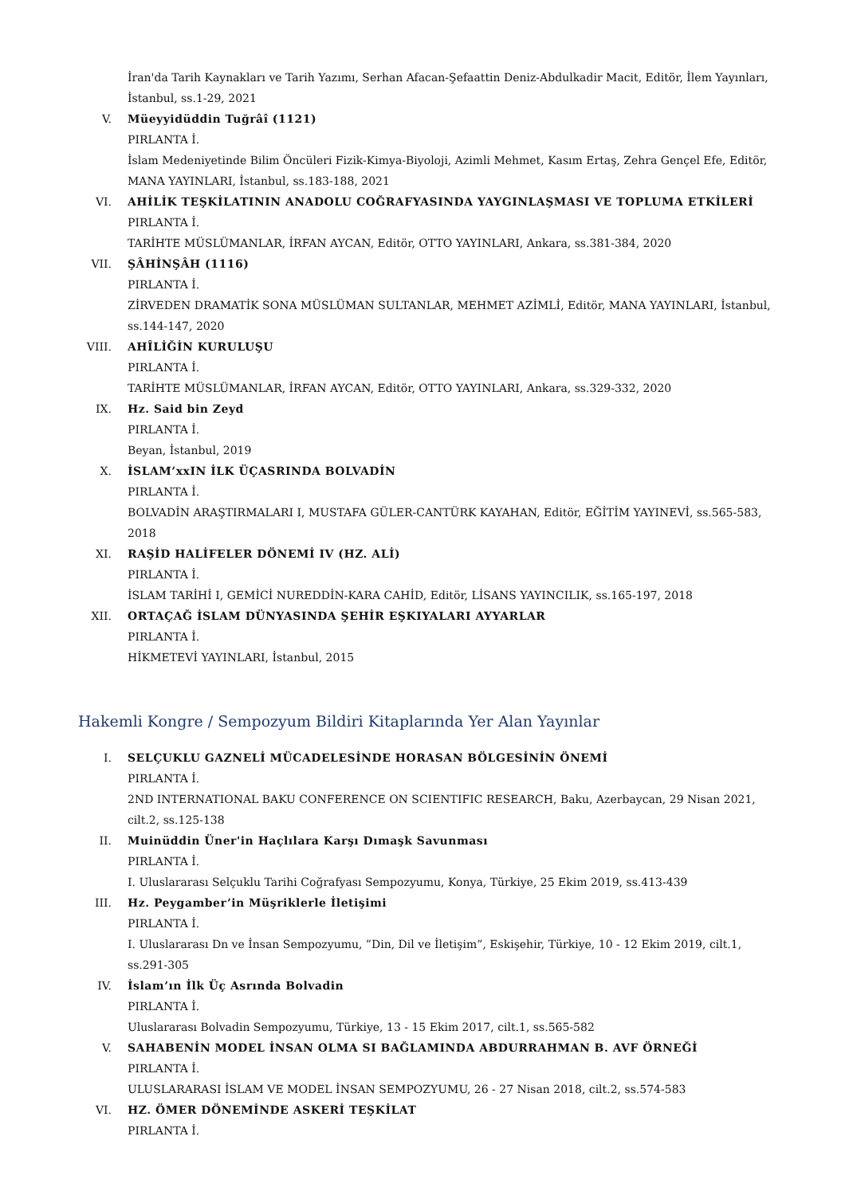İran'da Tarih Kaynakları ve Tarih Yazımı, Serhan Afacan-Şefaattin Deniz-Abdulkadir Macit, Editör, İlem Yayınları, İstanbul, ss.1-29, 2021
V. Müeyyidüddin Tuğrâî (1121)
PIRLANTA İ.
İslam Medeniyetinde Bilim Öncüleri Fizik-Kimya-Biyoloji, Azimli Mehmet, Kasım Ertaş, Zehra Gençel Efe, Editör, MANA YAYINLARI, İstanbul, ss.183-188, 2021
VI. AHİLİK TEŞKİLATININ ANADOLU COĞRAFYASINDA YAYGINLAŞMASI VE TOPLUMA ETKİLERİ
PIRLANTA İ.
TARİHTE MÜSLÜMANLAR, İRFAN AYCAN, Editör, OTTO YAYINLARI, Ankara, ss.381-384, 2020
VII. ŞÂHİNŞÂH (1116)
PIRLANTA İ.
ZİRVEDEN DRAMATİK SONA MÜSLÜMAN SULTANLAR, MEHMET AZİMLİ, Editör, MANA YAYINLARI, İstanbul, ss.144-147, 2020
VIII. AHÎLİĞİN KURULUŞU
PIRLANTA İ.
TARİHTE MÜSLÜMANLAR, İRFAN AYCAN, Editör, OTTO YAYINLARI, Ankara, ss.329-332, 2020
IX. Hz. Said bin Zeyd
PIRLANTA İ.
Beyan, İstanbul, 2019
X. İSLAM’xxIN İLK ÜÇASRINDA BOLVADİN
PIRLANTA İ.
BOLVADİN ARAŞTIRMALARI I, MUSTAFA GÜLER-CANTÜRK KAYAHAN, Editör, EĞİTİM YAYINEVİ, ss.565-583, 2018
XI. RAŞİD HALİFELER DÖNEMİ IV (HZ. ALİ)
PIRLANTA İ.
İSLAM TARİHİ I, GEMİCİ NUREDDİN-KARA CAHİD, Editör, LİSANS YAYINCILIK, ss.165-197, 2018
XII. ORTAÇAĞ İSLAM DÜNYASINDA ŞEHİR EŞKIYALARI AYYARLAR
PIRLANTA İ.
HİKMETEVİ YAYINLARI, İstanbul, 2015
Hakemli Kongre / Sempozyum Bildiri Kitaplarında Yer Alan Yayınlar
I. SELÇUKLU GAZNELİ MÜCADELESİNDE HORASAN BÖLGESİNİN ÖNEMİ
PIRLANTA İ.
2ND INTERNATIONAL BAKU CONFERENCE ON SCIENTIFIC RESEARCH, Baku, Azerbaycan, 29 Nisan 2021, cilt.2, ss.125-138
II. Muinüddin Üner'in Haçlılara Karşı Dımaşk Savunması
PIRLANTA İ.
I. Uluslararası Selçuklu Tarihi Coğrafyası Sempozyumu, Konya, Türkiye, 25 Ekim 2019, ss.413-439
III. Hz. Peygamber’in Müşriklerle İletişimi
PIRLANTA İ.
I. Uluslararası Dn ve İnsan Sempozyumu, ”Din, Dil ve İletişim”, Eskişehir, Türkiye, 10 - 12 Ekim 2019, cilt.1, ss.291-305
IV. İslam’ın İlk Üç Asrında Bolvadin
PIRLANTA İ.
Uluslararası Bolvadin Sempozyumu, Türkiye, 13 - 15 Ekim 2017, cilt.1, ss.565-582
V. SAHABENİN MODEL İNSAN OLMA SI BAĞLAMINDA ABDURRAHMAN B. AVF ÖRNEĞİ
PIRLANTA İ.
ULUSLARARASI İSLAM VE MODEL İNSAN SEMPOZYUMU, 26 - 27 Nisan 2018, cilt.2, ss.574-583
VI. HZ. ÖMER DÖNEMİNDE ASKERİ TEŞKİLAT
PIRLANTA İ.